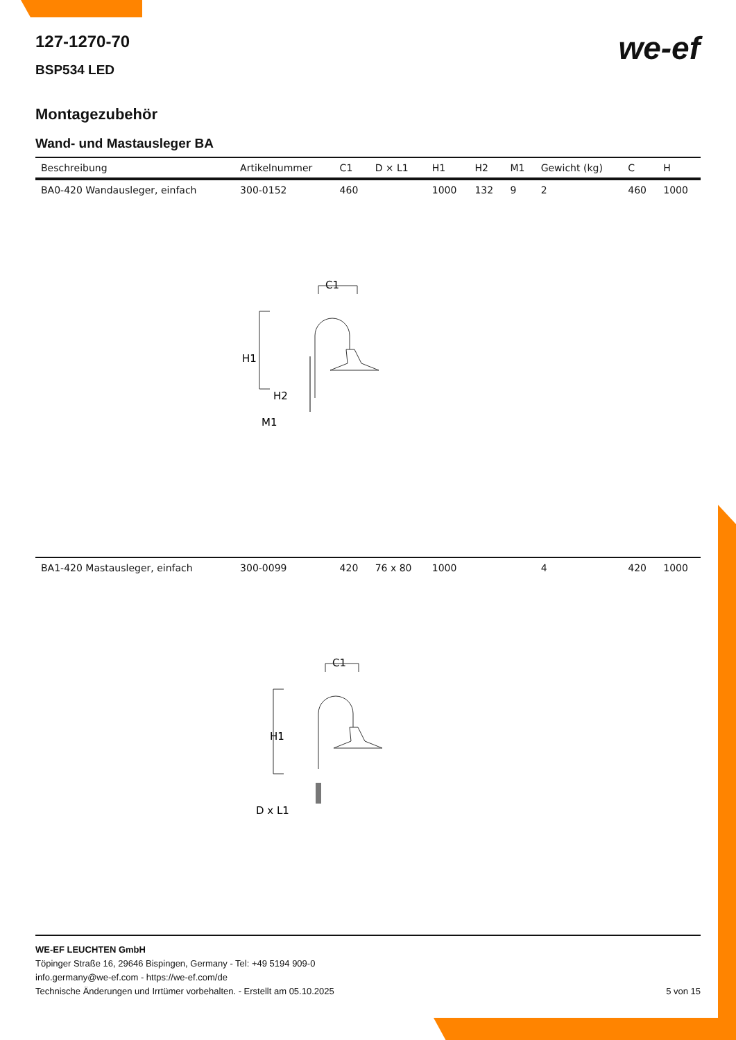we-ef
127-1270-70
BSP534 LED
Montagezubehör
Wand- und Mastausleger BA
| Beschreibung | Artikelnummer | C1 | D × L1 | H1 | H2 | M1 | Gewicht (kg) | C | H |
| --- | --- | --- | --- | --- | --- | --- | --- | --- | --- |
| BA0-420 Wandausleger, einfach | 300-0152 | 460 | | 1000 | 132 | 9 | 2 | 460 | 1000 |
| C1 H1 H2 M1 | | | | | | | | | |
| BA1-420 Mastausleger, einfach | 300-0099 | 420 | 76 x 80 | 1000 | | | 4 | 420 | 1000 |
| C1 H1 D x L1 | | | | | | | | | |
WE-EF LEUCHTEN GmbH
Töpinger Straße 16, 29646 Bispingen, Germany - Tel: +49 5194 909-0
info.germany@we-ef.com - https://we-ef.com/de
Technische Änderungen und Irrtümer vorbehalten. - Erstellt am 05.10.2025 5 von 15